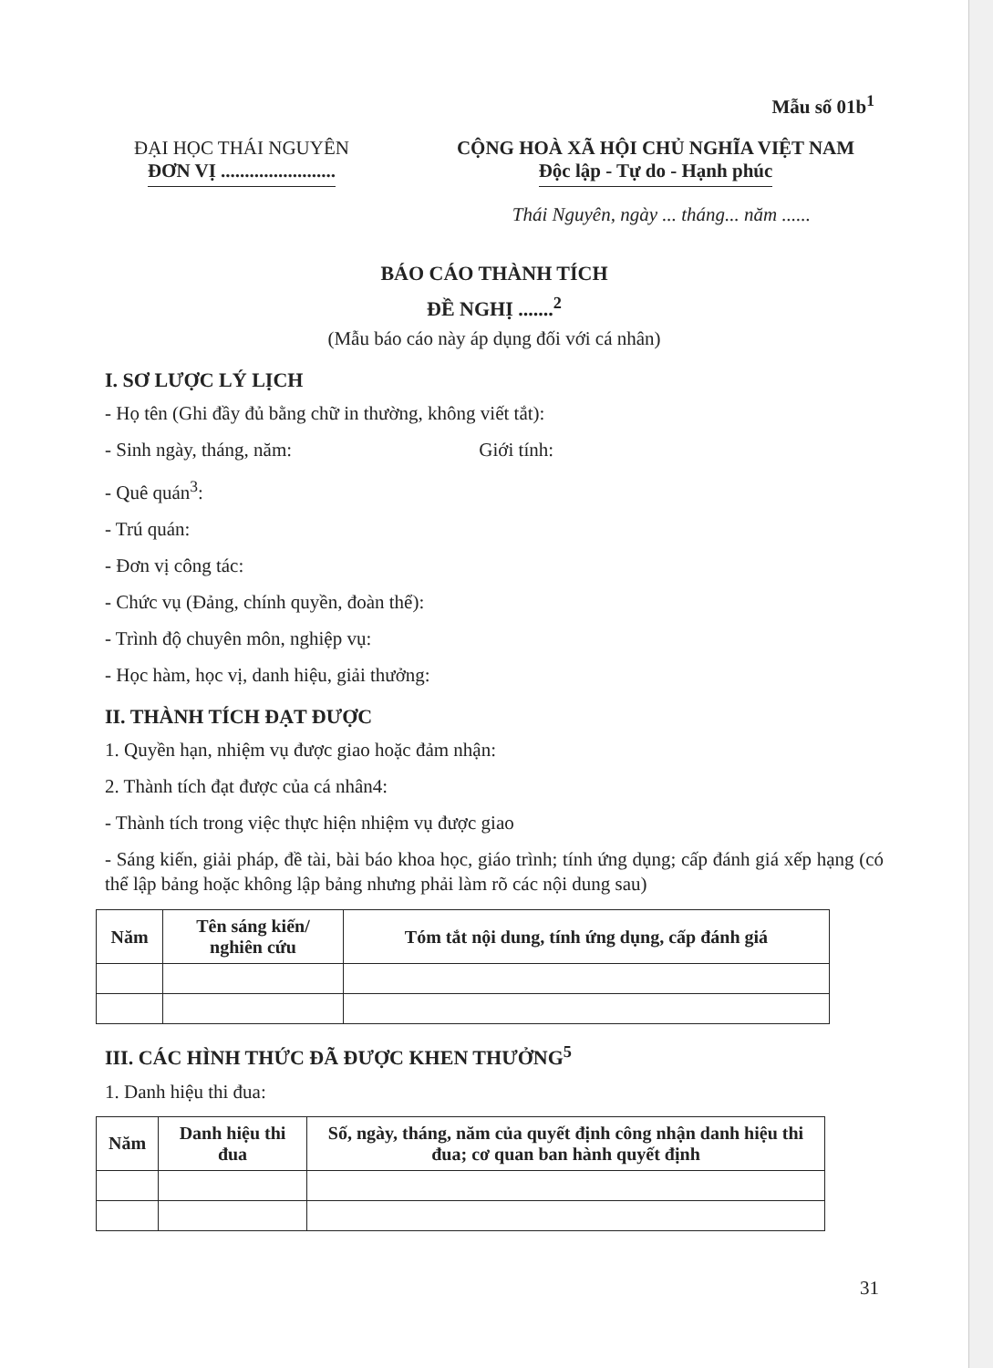Mẫu số 01b<sup>1</sup>
ĐẠI HỌC THÁI NGUYÊN
ĐƠN VỊ ........................
CỘNG HOÀ XÃ HỘI CHỦ NGHĨA VIỆT NAM
Độc lập - Tự do - Hạnh phúc
Thái Nguyên, ngày ... tháng... năm ......
BÁO CÁO THÀNH TÍCH
ĐỀ NGHỊ .......<sup>2</sup>
(Mẫu báo cáo này áp dụng đối với cá nhân)
I. SƠ LƯỢC LÝ LỊCH
- Họ tên (Ghi đầy đủ bằng chữ in thường, không viết tắt):
- Sinh ngày, tháng, năm: Giới tính:
- Quê quán<sup>3</sup>:
- Trú quán:
- Đơn vị công tác:
- Chức vụ (Đảng, chính quyền, đoàn thể):
- Trình độ chuyên môn, nghiệp vụ:
- Học hàm, học vị, danh hiệu, giải thưởng:
II. THÀNH TÍCH ĐẠT ĐƯỢC
1. Quyền hạn, nhiệm vụ được giao hoặc đảm nhận:
2. Thành tích đạt được của cá nhân4:
- Thành tích trong việc thực hiện nhiệm vụ được giao
- Sáng kiến, giải pháp, đề tài, bài báo khoa học, giáo trình; tính ứng dụng; cấp đánh giá xếp hạng (có thể lập bảng hoặc không lập bảng nhưng phải làm rõ các nội dung sau)
| Năm | Tên sáng kiến/ nghiên cứu | Tóm tắt nội dung, tính ứng dụng, cấp đánh giá |
| --- | --- | --- |
III. CÁC HÌNH THỨC ĐÃ ĐƯỢC KHEN THƯỞNG<sup>5</sup>
1. Danh hiệu thi đua:
| Năm | Danh hiệu thi đua | Số, ngày, tháng, năm của quyết định công nhận danh hiệu thi đua; cơ quan ban hành quyết định |
| --- | --- | --- |
31